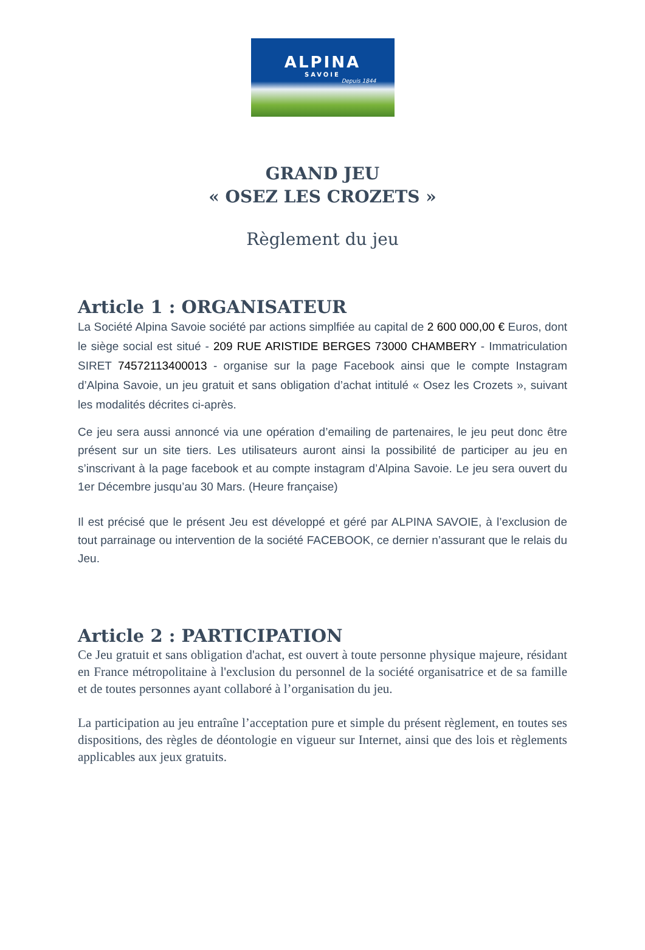ALPINA
SAVOIE
Depuis 1844
GRAND JEU
« OSEZ LES CROZETS »
Règlement du jeu
Article 1 : ORGANISATEUR
La Société Alpina Savoie société par actions simplfiée au capital de 2 600 000,00 € Euros, dont le siège social est situé - 209 RUE ARISTIDE BERGES 73000 CHAMBERY - Immatriculation SIRET 74572113400013 - organise sur la page Facebook ainsi que le compte Instagram d’Alpina Savoie, un jeu gratuit et sans obligation d’achat intitulé « Osez les Crozets », suivant les modalités décrites ci-après.
Ce jeu sera aussi annoncé via une opération d’emailing de partenaires, le jeu peut donc être présent sur un site tiers. Les utilisateurs auront ainsi la possibilité de participer au jeu en s’inscrivant à la page facebook et au compte instagram d’Alpina Savoie. Le jeu sera ouvert du 1er Décembre jusqu’au 30 Mars. (Heure française)
Il est précisé que le présent Jeu est développé et géré par ALPINA SAVOIE, à l’exclusion de tout parrainage ou intervention de la société FACEBOOK, ce dernier n’assurant que le relais du Jeu.
Article 2 : PARTICIPATION
Ce Jeu gratuit et sans obligation d'achat, est ouvert à toute personne physique majeure, résidant en France métropolitaine à l'exclusion du personnel de la société organisatrice et de sa famille et de toutes personnes ayant collaboré à l’organisation du jeu.
La participation au jeu entraîne l’acceptation pure et simple du présent règlement, en toutes ses dispositions, des règles de déontologie en vigueur sur Internet, ainsi que des lois et règlements applicables aux jeux gratuits.